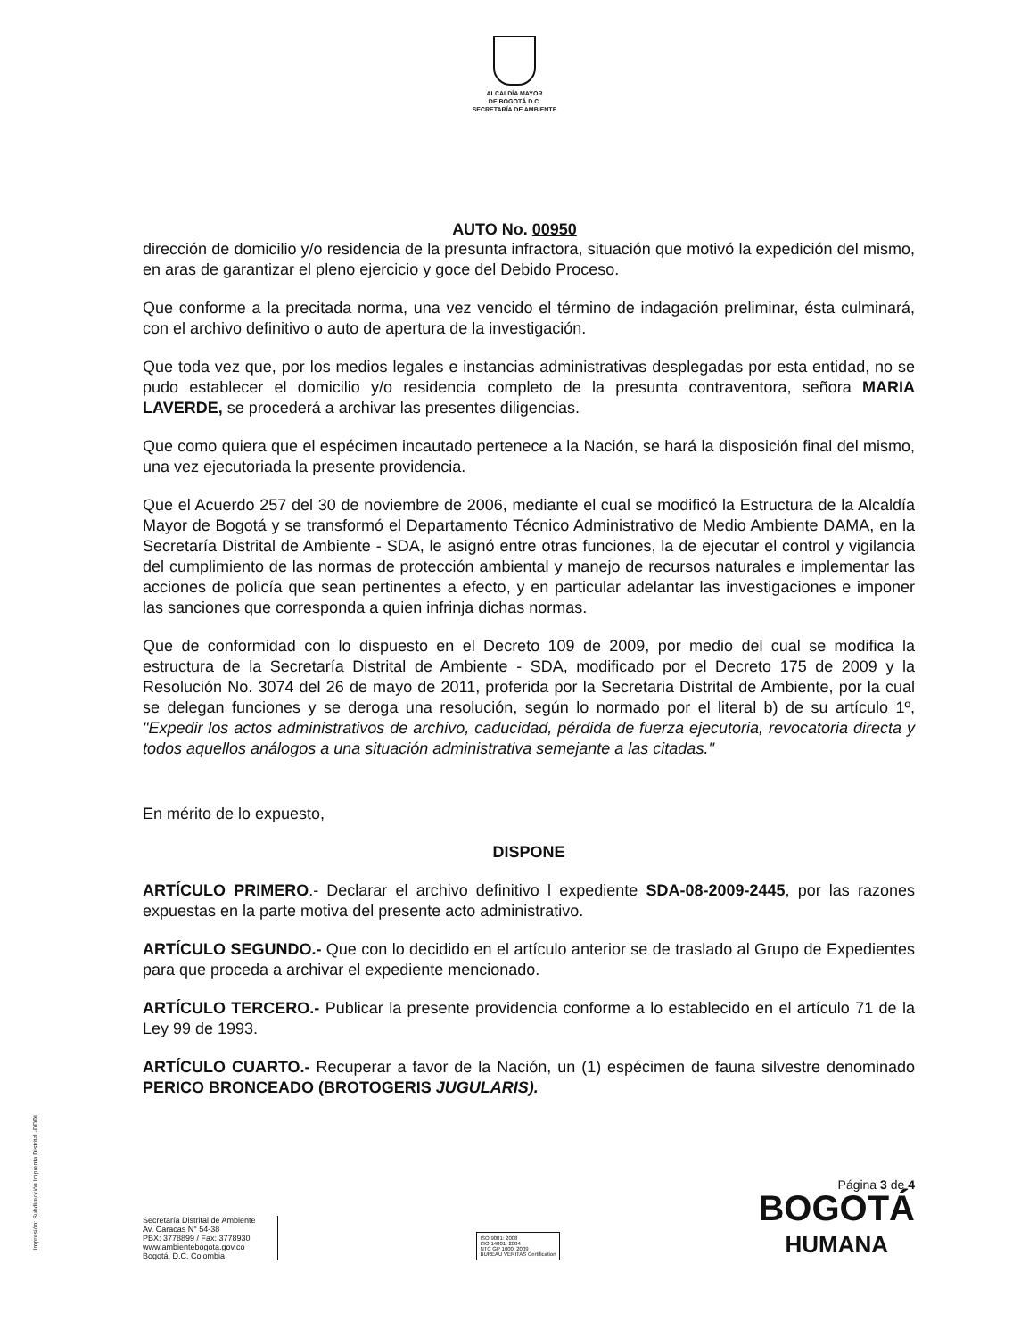ALCALDÍA MAYOR
DE BOGOTÁ D.C.
SECRETARÍA DE AMBIENTE
AUTO No. 00950
dirección de domicilio y/o residencia de la presunta infractora, situación que motivó la expedición del mismo, en aras de garantizar el pleno ejercicio y goce del Debido Proceso.
Que conforme a la precitada norma, una vez vencido el término de indagación preliminar, ésta culminará, con el archivo definitivo o auto de apertura de la investigación.
Que toda vez que, por los medios legales e instancias administrativas desplegadas por esta entidad, no se pudo establecer el domicilio y/o residencia completo de la presunta contraventora, señora MARIA LAVERDE, se procederá a archivar las presentes diligencias.
Que como quiera que el espécimen incautado pertenece a la Nación, se hará la disposición final del mismo, una vez ejecutoriada la presente providencia.
Que el Acuerdo 257 del 30 de noviembre de 2006, mediante el cual se modificó la Estructura de la Alcaldía Mayor de Bogotá y se transformó el Departamento Técnico Administrativo de Medio Ambiente DAMA, en la Secretaría Distrital de Ambiente - SDA, le asignó entre otras funciones, la de ejecutar el control y vigilancia del cumplimiento de las normas de protección ambiental y manejo de recursos naturales e implementar las acciones de policía que sean pertinentes a efecto, y en particular adelantar las investigaciones e imponer las sanciones que corresponda a quien infrinja dichas normas.
Que de conformidad con lo dispuesto en el Decreto 109 de 2009, por medio del cual se modifica la estructura de la Secretaría Distrital de Ambiente - SDA, modificado por el Decreto 175 de 2009 y la Resolución No. 3074 del 26 de mayo de 2011, proferida por la Secretaria Distrital de Ambiente, por la cual se delegan funciones y se deroga una resolución, según lo normado por el literal b) de su artículo 1º, "Expedir los actos administrativos de archivo, caducidad, pérdida de fuerza ejecutoria, revocatoria directa y todos aquellos análogos a una situación administrativa semejante a las citadas."
En mérito de lo expuesto,
DISPONE
ARTÍCULO PRIMERO.- Declarar el archivo definitivo l expediente SDA-08-2009-2445, por las razones expuestas en la parte motiva del presente acto administrativo.
ARTÍCULO SEGUNDO.- Que con lo decidido en el artículo anterior se de traslado al Grupo de Expedientes para que proceda a archivar el expediente mencionado.
ARTÍCULO TERCERO.- Publicar la presente providencia conforme a lo establecido en el artículo 71 de la Ley 99 de 1993.
ARTÍCULO CUARTO.- Recuperar a favor de la Nación, un (1) espécimen de fauna silvestre denominado PERICO BRONCEADO (BROTOGERIS JUGULARIS).
Impresión: Subdirección Imprenta Distrital -DDDI
Secretaría Distrital de Ambiente
Av. Caracas N° 54-38
PBX: 3778899 / Fax: 3778930
www.ambientebogota.gov.co
Bogotá, D.C. Colombia
ISO 9001: 2008
ISO 14001: 2004
NTC GP 1000: 2009
BUREAU VERITAS Certification
Página 3 de 4
BOGOTÁ
HUMANA